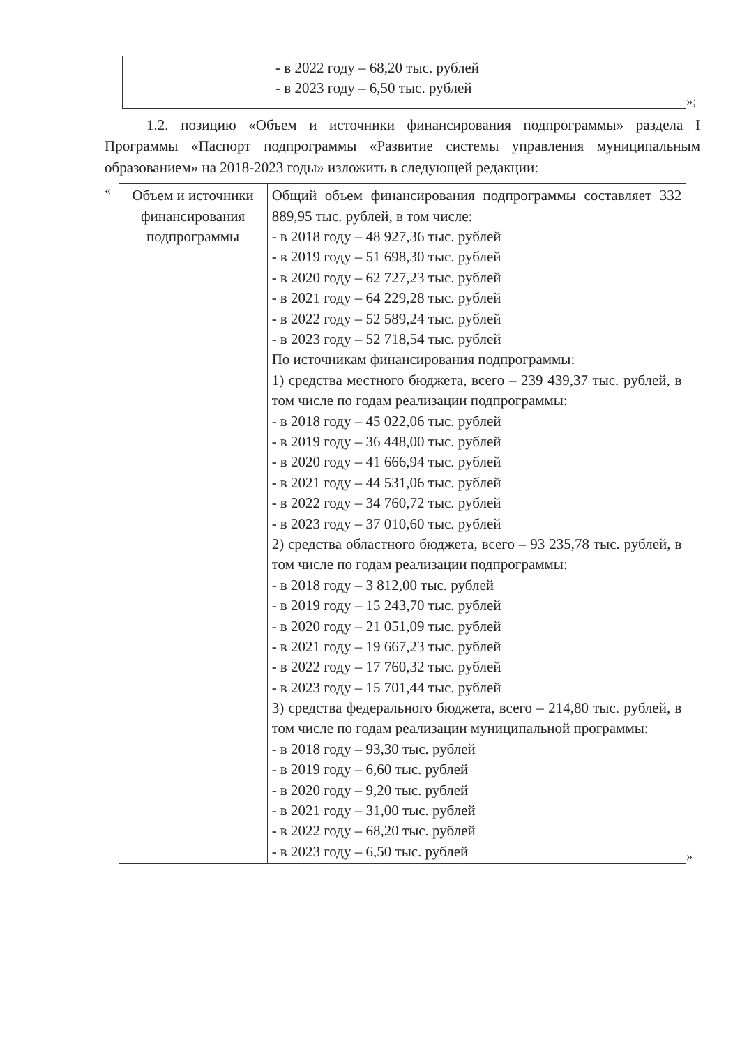| | - в 2022 году – 68,20 тыс. рублей - в 2023 году – 6,50 тыс. рублей |
»;
1.2. позицию «Объем и источники финансирования подпрограммы» раздела I Программы «Паспорт подпрограммы «Развитие системы управления муниципальным образованием» на 2018-2023 годы» изложить в следующей редакции:
«
| Объем и источники финансирования подпрограммы | Общий объем финансирования подпрограммы составляет 332 889,95 тыс. рублей, в том числе: - в 2018 году – 48 927,36 тыс. рублей - в 2019 году – 51 698,30 тыс. рублей - в 2020 году – 62 727,23 тыс. рублей - в 2021 году – 64 229,28 тыс. рублей - в 2022 году – 52 589,24 тыс. рублей - в 2023 году – 52 718,54 тыс. рублей По источникам финансирования подпрограммы: 1) средства местного бюджета, всего – 239 439,37 тыс. рублей, в том числе по годам реализации подпрограммы: - в 2018 году – 45 022,06 тыс. рублей - в 2019 году – 36 448,00 тыс. рублей - в 2020 году – 41 666,94 тыс. рублей - в 2021 году – 44 531,06 тыс. рублей - в 2022 году – 34 760,72 тыс. рублей - в 2023 году – 37 010,60 тыс. рублей 2) средства областного бюджета, всего – 93 235,78 тыс. рублей, в том числе по годам реализации подпрограммы: - в 2018 году – 3 812,00 тыс. рублей - в 2019 году – 15 243,70 тыс. рублей - в 2020 году – 21 051,09 тыс. рублей - в 2021 году – 19 667,23 тыс. рублей - в 2022 году – 17 760,32 тыс. рублей - в 2023 году – 15 701,44 тыс. рублей 3) средства федерального бюджета, всего – 214,80 тыс. рублей, в том числе по годам реализации муниципальной программы: - в 2018 году – 93,30 тыс. рублей - в 2019 году – 6,60 тыс. рублей - в 2020 году – 9,20 тыс. рублей - в 2021 году – 31,00 тыс. рублей - в 2022 году – 68,20 тыс. рублей - в 2023 году – 6,50 тыс. рублей |
»